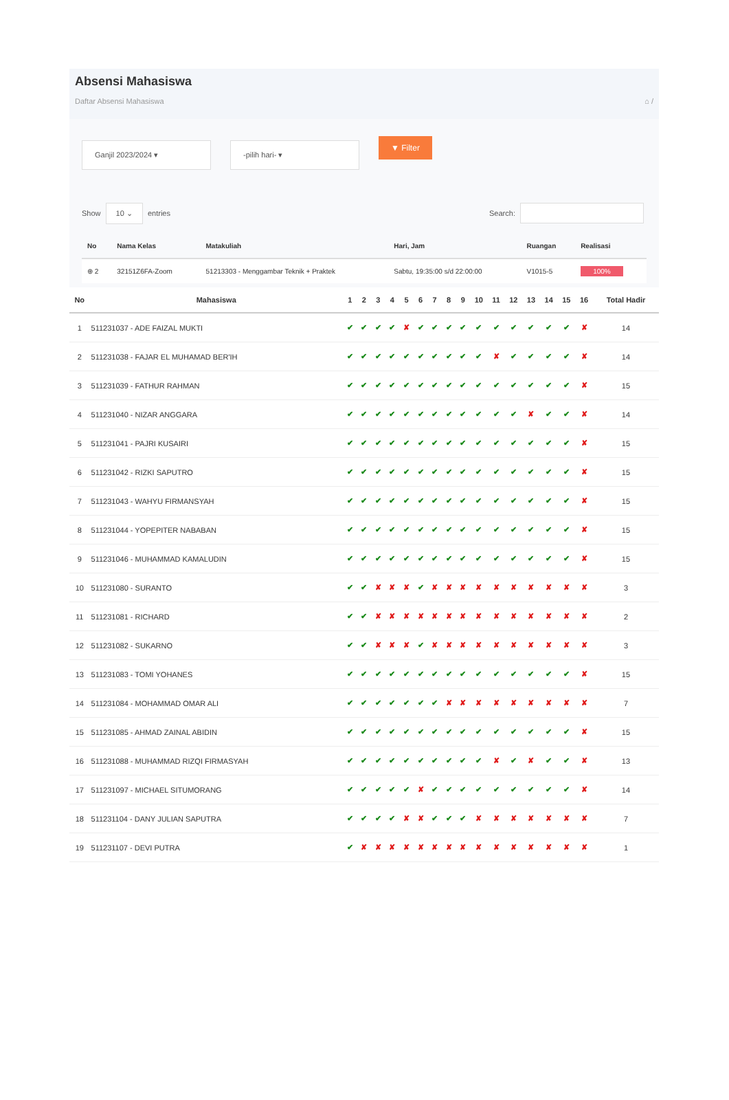Absensi Mahasiswa
Daftar Absensi Mahasiswa ⌂ /
Ganjil 2023/2024 ▾ -pilih hari- ▾
▼ Filter
Show 10 ⌄ entries Search:
| No | Nama Kelas | Matakuliah | Hari, Jam | Ruangan | Realisasi |
| --- | --- | --- | --- | --- | --- |
| ⊕ 2 | 32151Z6FA-Zoom | 51213303 - Menggambar Teknik + Praktek | Sabtu, 19:35:00 s/d 22:00:00 | V1015-5 | 100% |
| No | Mahasiswa | 1 | 2 | 3 | 4 | 5 | 6 | 7 | 8 | 9 | 10 | 11 | 12 | 13 | 14 | 15 | 16 | Total Hadir |
| --- | --- | --- | --- | --- | --- | --- | --- | --- | --- | --- | --- | --- | --- | --- | --- | --- | --- | --- |
| 1 | 511231037 - ADE FAIZAL MUKTI | ✔ | ✔ | ✔ | ✔ | ✘ | ✔ | ✔ | ✔ | ✔ | ✔ | ✔ | ✔ | ✔ | ✔ | ✔ | ✘ | 14 |
| 2 | 511231038 - FAJAR EL MUHAMAD BER'IH | ✔ | ✔ | ✔ | ✔ | ✔ | ✔ | ✔ | ✔ | ✔ | ✔ | ✘ | ✔ | ✔ | ✔ | ✔ | ✘ | 14 |
| 3 | 511231039 - FATHUR RAHMAN | ✔ | ✔ | ✔ | ✔ | ✔ | ✔ | ✔ | ✔ | ✔ | ✔ | ✔ | ✔ | ✔ | ✔ | ✔ | ✘ | 15 |
| 4 | 511231040 - NIZAR ANGGARA | ✔ | ✔ | ✔ | ✔ | ✔ | ✔ | ✔ | ✔ | ✔ | ✔ | ✔ | ✔ | ✘ | ✔ | ✔ | ✘ | 14 |
| 5 | 511231041 - PAJRI KUSAIRI | ✔ | ✔ | ✔ | ✔ | ✔ | ✔ | ✔ | ✔ | ✔ | ✔ | ✔ | ✔ | ✔ | ✔ | ✔ | ✘ | 15 |
| 6 | 511231042 - RIZKI SAPUTRO | ✔ | ✔ | ✔ | ✔ | ✔ | ✔ | ✔ | ✔ | ✔ | ✔ | ✔ | ✔ | ✔ | ✔ | ✔ | ✘ | 15 |
| 7 | 511231043 - WAHYU FIRMANSYAH | ✔ | ✔ | ✔ | ✔ | ✔ | ✔ | ✔ | ✔ | ✔ | ✔ | ✔ | ✔ | ✔ | ✔ | ✔ | ✘ | 15 |
| 8 | 511231044 - YOPEPITER NABABAN | ✔ | ✔ | ✔ | ✔ | ✔ | ✔ | ✔ | ✔ | ✔ | ✔ | ✔ | ✔ | ✔ | ✔ | ✔ | ✘ | 15 |
| 9 | 511231046 - MUHAMMAD KAMALUDIN | ✔ | ✔ | ✔ | ✔ | ✔ | ✔ | ✔ | ✔ | ✔ | ✔ | ✔ | ✔ | ✔ | ✔ | ✔ | ✘ | 15 |
| 10 | 511231080 - SURANTO | ✔ | ✔ | ✘ | ✘ | ✘ | ✔ | ✘ | ✘ | ✘ | ✘ | ✘ | ✘ | ✘ | ✘ | ✘ | ✘ | 3 |
| 11 | 511231081 - RICHARD | ✔ | ✔ | ✘ | ✘ | ✘ | ✘ | ✘ | ✘ | ✘ | ✘ | ✘ | ✘ | ✘ | ✘ | ✘ | ✘ | 2 |
| 12 | 511231082 - SUKARNO | ✔ | ✔ | ✘ | ✘ | ✘ | ✔ | ✘ | ✘ | ✘ | ✘ | ✘ | ✘ | ✘ | ✘ | ✘ | ✘ | 3 |
| 13 | 511231083 - TOMI YOHANES | ✔ | ✔ | ✔ | ✔ | ✔ | ✔ | ✔ | ✔ | ✔ | ✔ | ✔ | ✔ | ✔ | ✔ | ✔ | ✘ | 15 |
| 14 | 511231084 - MOHAMMAD OMAR ALI | ✔ | ✔ | ✔ | ✔ | ✔ | ✔ | ✔ | ✘ | ✘ | ✘ | ✘ | ✘ | ✘ | ✘ | ✘ | ✘ | 7 |
| 15 | 511231085 - AHMAD ZAINAL ABIDIN | ✔ | ✔ | ✔ | ✔ | ✔ | ✔ | ✔ | ✔ | ✔ | ✔ | ✔ | ✔ | ✔ | ✔ | ✔ | ✘ | 15 |
| 16 | 511231088 - MUHAMMAD RIZQI FIRMASYAH | ✔ | ✔ | ✔ | ✔ | ✔ | ✔ | ✔ | ✔ | ✔ | ✔ | ✘ | ✔ | ✘ | ✔ | ✔ | ✘ | 13 |
| 17 | 511231097 - MICHAEL SITUMORANG | ✔ | ✔ | ✔ | ✔ | ✔ | ✘ | ✔ | ✔ | ✔ | ✔ | ✔ | ✔ | ✔ | ✔ | ✔ | ✘ | 14 |
| 18 | 511231104 - DANY JULIAN SAPUTRA | ✔ | ✔ | ✔ | ✔ | ✘ | ✘ | ✔ | ✔ | ✔ | ✘ | ✘ | ✘ | ✘ | ✘ | ✘ | ✘ | 7 |
| 19 | 511231107 - DEVI PUTRA | ✔ | ✘ | ✘ | ✘ | ✘ | ✘ | ✘ | ✘ | ✘ | ✘ | ✘ | ✘ | ✘ | ✘ | ✘ | ✘ | 1 |